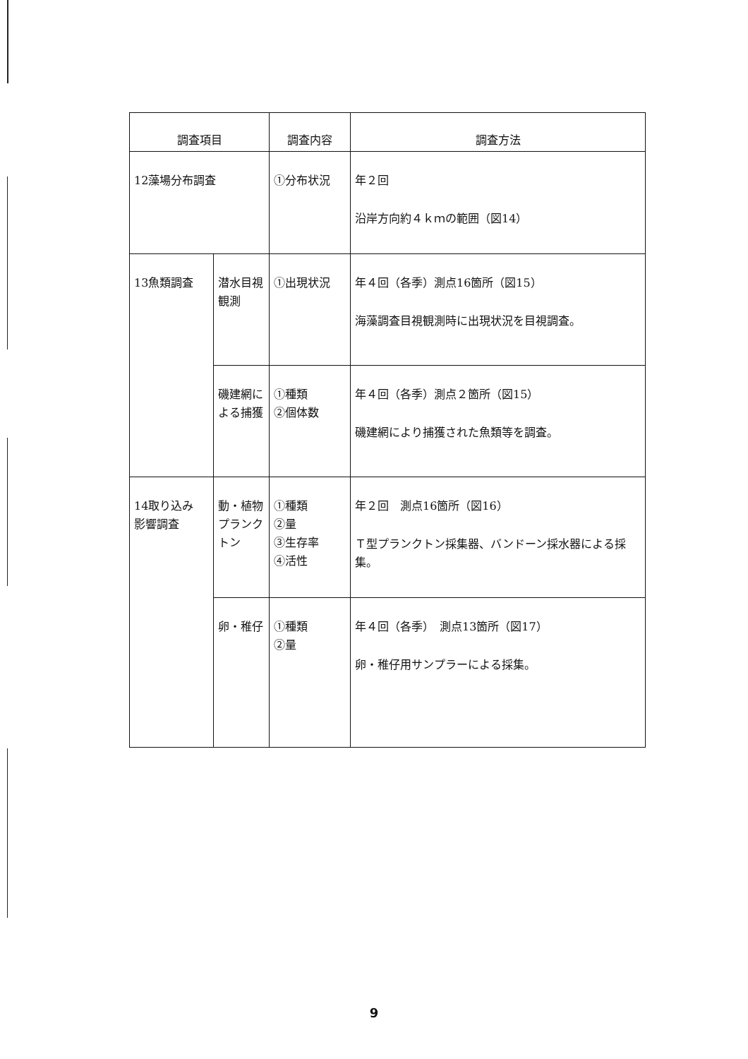| 調査項目 | | 調査内容 | 調査方法 |
| --- | --- | --- | --- |
| 12藻場分布調査 | | ①分布状況 | 年２回 沿岸方向約４ｋｍの範囲（図14） |
| 13魚類調査 | 潜水目視観測 | ①出現状況 | 年４回（各季）測点16箇所（図15） 海藻調査目視観測時に出現状況を目視調査。 |
| | 磯建網による捕獲 | ①種類 ②個体数 | 年４回（各季）測点２箇所（図15） 磯建網により捕獲された魚類等を調査。 |
| 14取り込み 影響調査 | 動・植物プランクトン | ①種類 ②量 ③生存率 ④活性 | 年２回 測点16箇所（図16） Ｔ型プランクトン採集器、バンドーン採水器による採集。 |
| | 卵・稚仔 | ①種類 ②量 | 年４回（各季） 測点13箇所（図17） 卵・稚仔用サンプラーによる採集。 |
9